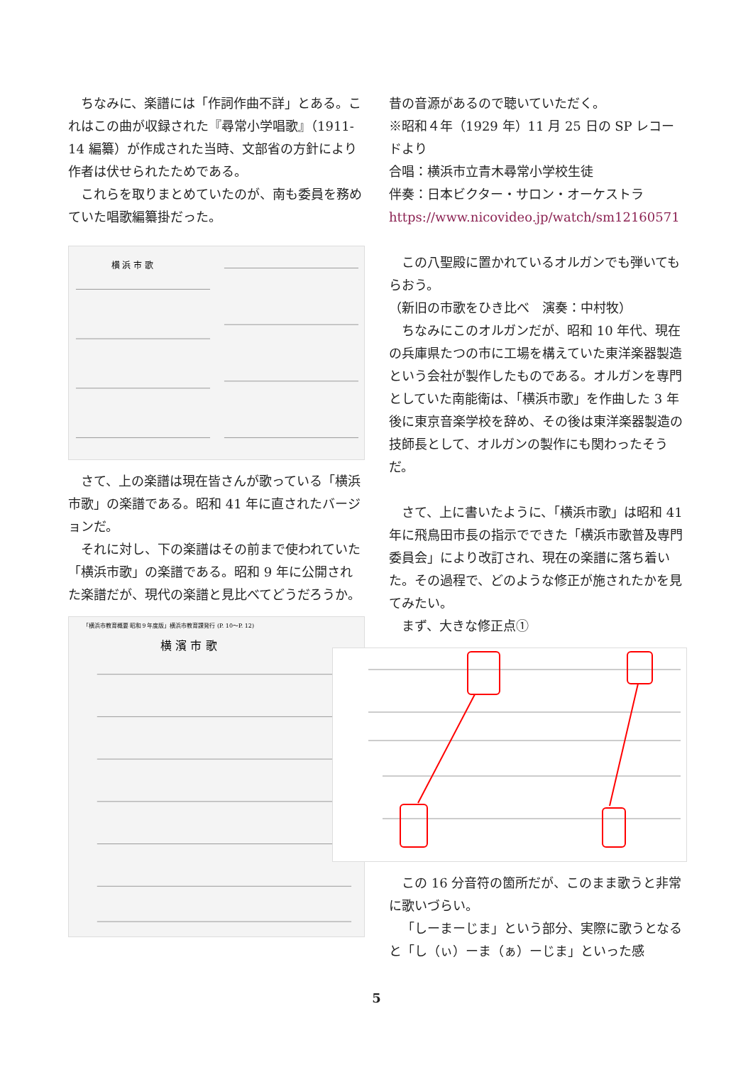ちなみに、楽譜には「作詞作曲不詳」とある。これはこの曲が収録された『尋常小学唱歌』（1911-14 編纂）が作成された当時、文部省の方針により作者は伏せられたためである。
これらを取りまとめていたのが、南も委員を務めていた唱歌編纂掛だった。
横 浜 市 歌
さて、上の楽譜は現在皆さんが歌っている「横浜市歌」の楽譜である。昭和 41 年に直されたバージョンだ。
それに対し、下の楽譜はその前まで使われていた「横浜市歌」の楽譜である。昭和 9 年に公開された楽譜だが、現代の楽譜と見比べてどうだろうか。
「横浜市教育概要 昭和９年度版」横浜市教育課発行 (P. 10〜P. 12)
横 濱 市 歌
昔の音源があるので聴いていただく。
※昭和４年（1929 年）11 月 25 日の SP レコードより
合唱：横浜市立青木尋常小学校生徒
伴奏：日本ビクター・サロン・オーケストラ
https://www.nicovideo.jp/watch/sm12160571
この八聖殿に置かれているオルガンでも弾いてもらおう。
（新旧の市歌をひき比べ　演奏：中村牧）
ちなみにこのオルガンだが、昭和 10 年代、現在の兵庫県たつの市に工場を構えていた東洋楽器製造という会社が製作したものである。オルガンを専門としていた南能衛は、「横浜市歌」を作曲した 3 年後に東京音楽学校を辞め、その後は東洋楽器製造の技師長として、オルガンの製作にも関わったそうだ。
さて、上に書いたように、「横浜市歌」は昭和 41 年に飛鳥田市長の指示でできた「横浜市歌普及専門委員会」により改訂され、現在の楽譜に落ち着いた。その過程で、どのような修正が施されたかを見てみたい。
まず、大きな修正点①
この 16 分音符の箇所だが、このまま歌うと非常に歌いづらい。
「しーまーじま」という部分、実際に歌うとなると「し（ぃ）ーま（ぁ）ーじま」といった感
5